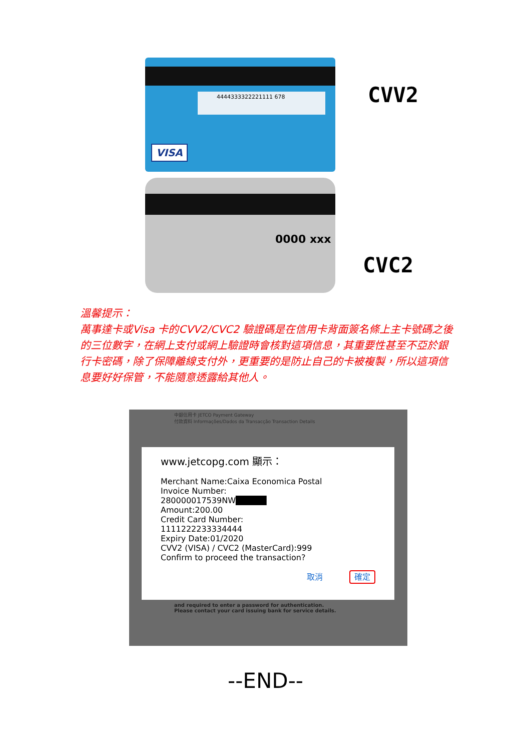4444333322221111 678
VISA
CVV2
0000 xxx
CVC2
溫馨提示：
萬事達卡或Visa 卡的CVV2/CVC2 驗證碼是在信用卡背面簽名條上主卡號碼之後的三位數字，在網上支付或網上驗證時會核對這項信息，其重要性甚至不亞於銀行卡密碼，除了保障離線支付外，更重要的是防止自己的卡被複製，所以這項信息要好好保管，不能隨意透露給其他人。
中銀信用卡 JETCO Payment Gateway
付款資料 Informações/Dados da Transacção Transaction Details
www.jetcopg.com 顯示：
Merchant Name:Caixa Economica Postal
Invoice Number:
280000017539NW█████
Amount:200.00
Credit Card Number:
1111222233334444
Expiry Date:01/2020
CVV2 (VISA) / CVC2 (MasterCard):999
Confirm to proceed the transaction?
取消 確定
and required to enter a password for authentication.
Please contact your card issuing bank for service details.
--END--